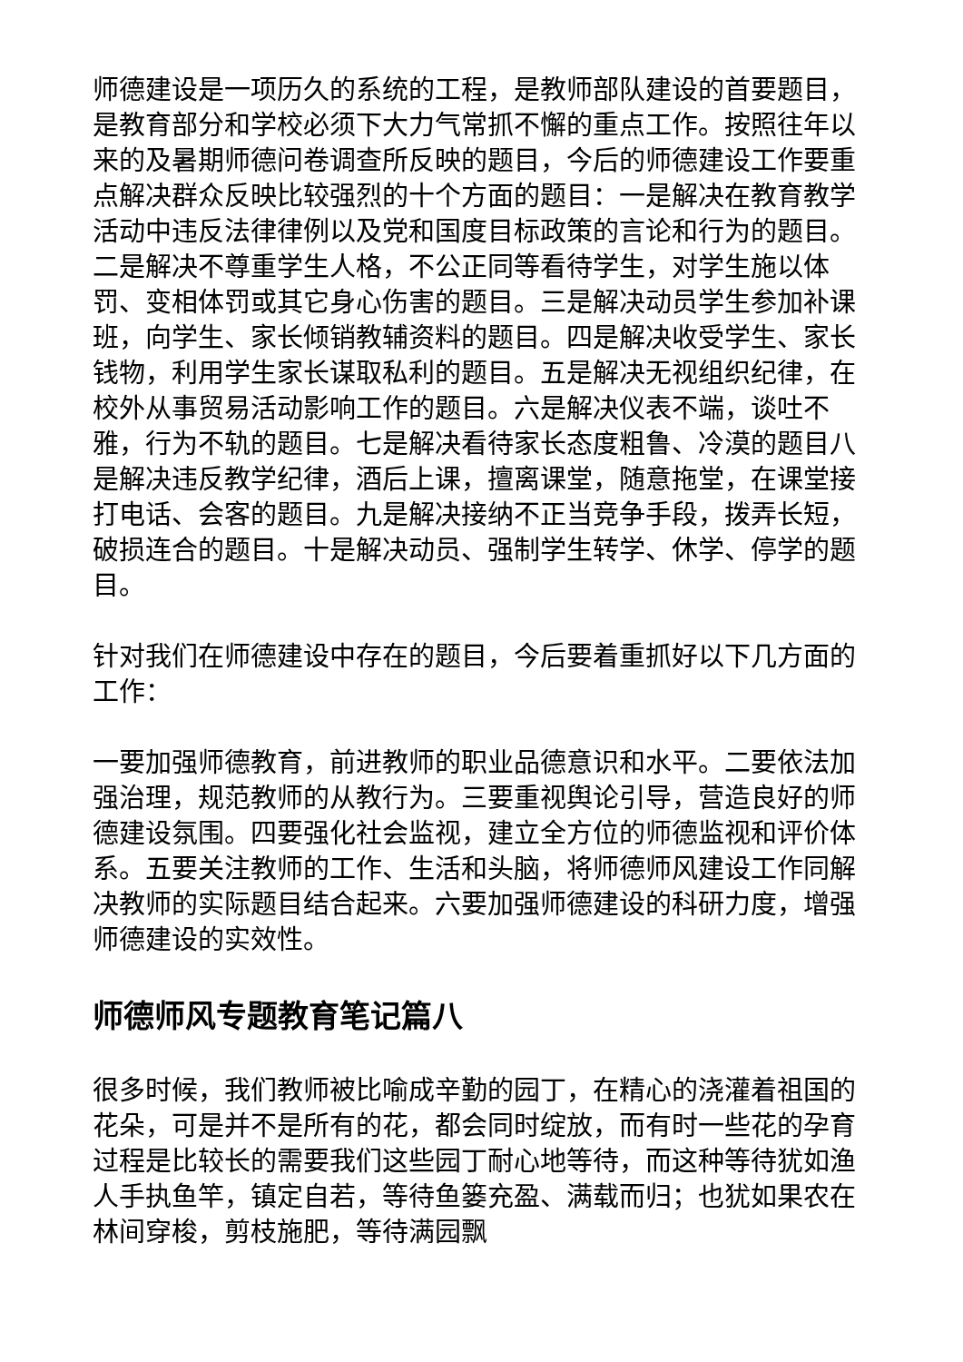师德建设是一项历久的系统的工程，是教师部队建设的首要题目，是教育部分和学校必须下大力气常抓不懈的重点工作。按照往年以来的及暑期师德问卷调查所反映的题目，今后的师德建设工作要重点解决群众反映比较强烈的十个方面的题目：一是解决在教育教学活动中违反法律律例以及党和国度目标政策的言论和行为的题目。二是解决不尊重学生人格，不公正同等看待学生，对学生施以体罚、变相体罚或其它身心伤害的题目。三是解决动员学生参加补课班，向学生、家长倾销教辅资料的题目。四是解决收受学生、家长钱物，利用学生家长谋取私利的题目。五是解决无视组织纪律，在校外从事贸易活动影响工作的题目。六是解决仪表不端，谈吐不雅，行为不轨的题目。七是解决看待家长态度粗鲁、冷漠的题目八是解决违反教学纪律，酒后上课，擅离课堂，随意拖堂，在课堂接打电话、会客的题目。九是解决接纳不正当竞争手段，拨弄长短，破损连合的题目。十是解决动员、强制学生转学、休学、停学的题目。
针对我们在师德建设中存在的题目，今后要着重抓好以下几方面的工作：
一要加强师德教育，前进教师的职业品德意识和水平。二要依法加强治理，规范教师的从教行为。三要重视舆论引导，营造良好的师德建设氛围。四要强化社会监视，建立全方位的师德监视和评价体系。五要关注教师的工作、生活和头脑，将师德师风建设工作同解决教师的实际题目结合起来。六要加强师德建设的科研力度，增强师德建设的实效性。
师德师风专题教育笔记篇八
很多时候，我们教师被比喻成辛勤的园丁，在精心的浇灌着祖国的花朵，可是并不是所有的花，都会同时绽放，而有时一些花的孕育过程是比较长的需要我们这些园丁耐心地等待，而这种等待犹如渔人手执鱼竿，镇定自若，等待鱼篓充盈、满载而归；也犹如果农在林间穿梭，剪枝施肥，等待满园飘